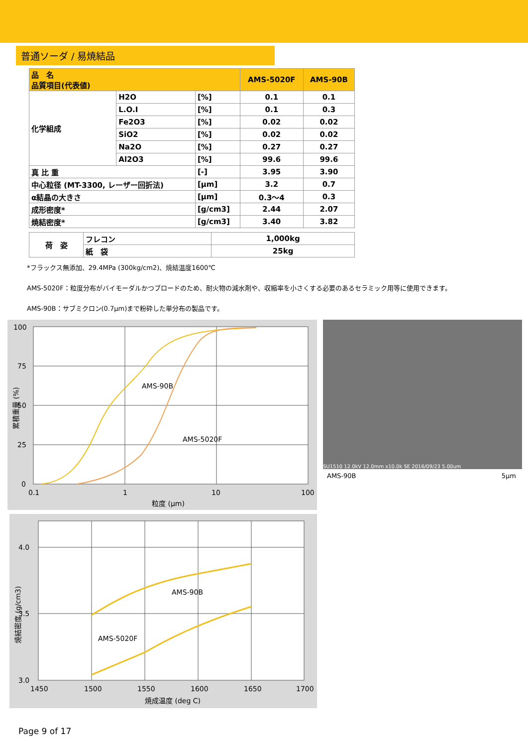普通ソーダ / 易焼結品
| 品 名 品質項目(代表値) | | | AMS-5020F | AMS-90B |
| --- | --- | --- | --- | --- |
| 化学組成 | H2O | [%] | 0.1 | 0.1 |
| | L.O.I | [%] | 0.1 | 0.3 |
| | Fe2O3 | [%] | 0.02 | 0.02 |
| | SiO2 | [%] | 0.02 | 0.02 |
| | Na2O | [%] | 0.27 | 0.27 |
| | Al2O3 | [%] | 99.6 | 99.6 |
| 真 比 重 | | [-] | 3.95 | 3.90 |
| 中心粒径 (MT-3300, レーザー回折法) | | [μm] | 3.2 | 0.7 |
| α結晶の大きさ | | [μm] | 0.3〜4 | 0.3 |
| 成形密度* | | [g/cm3] | 2.44 | 2.07 |
| 焼結密度* | | [g/cm3] | 3.40 | 3.82 |
| 荷 姿 | フレコン | 1,000kg |
| | 紙 袋 | 25kg |
*フラックス無添加、29.4MPa (300kg/cm2)、焼結温度1600℃
AMS-5020F：粒度分布がバイモーダルかつブロードのため、耐火物の減水剤や、収縮率を小さくする必要のあるセラミック用等に使用できます。
AMS-90B：サブミクロン(0.7μm)まで粉砕した単分布の製品です。
AMS-90B
AMS-5020F
100
75
50
25
0
0.1
1
10
100
粒度 (μm)
累積重量 (%)
SU1510 12.0kV 12.0mm x10.0k SE 2016/09/23 5.00um
AMS-90B 5μm
AMS-90B
AMS-5020F
4.0
3.5
3.0
1450
1500
1550
1600
1650
1700
焼成温度 (deg C)
焼結密度 (g/cm3)
Page 9 of 17